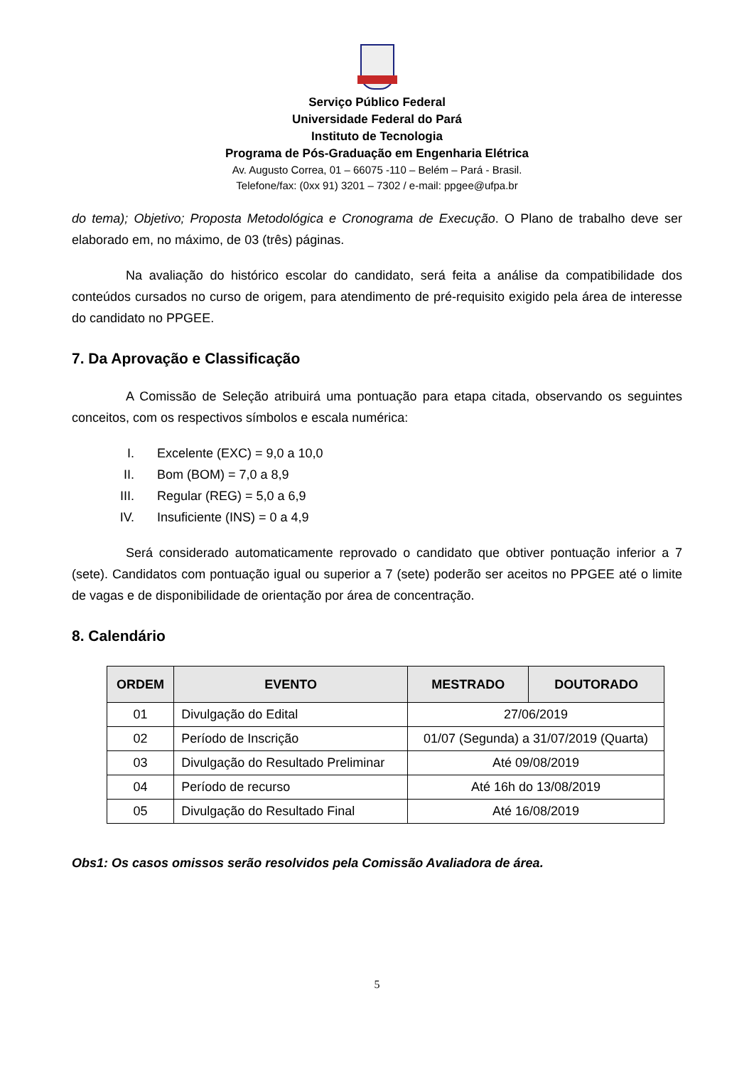Serviço Público Federal
Universidade Federal do Pará
Instituto de Tecnologia
Programa de Pós-Graduação em Engenharia Elétrica
Av. Augusto Correa, 01 – 66075 -110 – Belém – Pará - Brasil.
Telefone/fax: (0xx 91) 3201 – 7302 / e-mail: ppgee@ufpa.br
do tema); Objetivo; Proposta Metodológica e Cronograma de Execução. O Plano de trabalho deve ser elaborado em, no máximo, de 03 (três) páginas.
Na avaliação do histórico escolar do candidato, será feita a análise da compatibilidade dos conteúdos cursados no curso de origem, para atendimento de pré-requisito exigido pela área de interesse do candidato no PPGEE.
7. Da Aprovação e Classificação
A Comissão de Seleção atribuirá uma pontuação para etapa citada, observando os seguintes conceitos, com os respectivos símbolos e escala numérica:
I. Excelente (EXC) = 9,0 a 10,0
II. Bom (BOM) = 7,0 a 8,9
III. Regular (REG) = 5,0 a 6,9
IV. Insuficiente (INS) = 0 a 4,9
Será considerado automaticamente reprovado o candidato que obtiver pontuação inferior a 7 (sete). Candidatos com pontuação igual ou superior a 7 (sete) poderão ser aceitos no PPGEE até o limite de vagas e de disponibilidade de orientação por área de concentração.
8. Calendário
| ORDEM | EVENTO | MESTRADO | DOUTORADO |
| --- | --- | --- | --- |
| 01 | Divulgação do Edital | 27/06/2019 | |
| 02 | Período de Inscrição | 01/07 (Segunda) a 31/07/2019 (Quarta) | |
| 03 | Divulgação do Resultado Preliminar | Até 09/08/2019 | |
| 04 | Período de recurso | Até 16h do 13/08/2019 | |
| 05 | Divulgação do Resultado Final | Até 16/08/2019 | |
Obs1: Os casos omissos serão resolvidos pela Comissão Avaliadora de área.
5